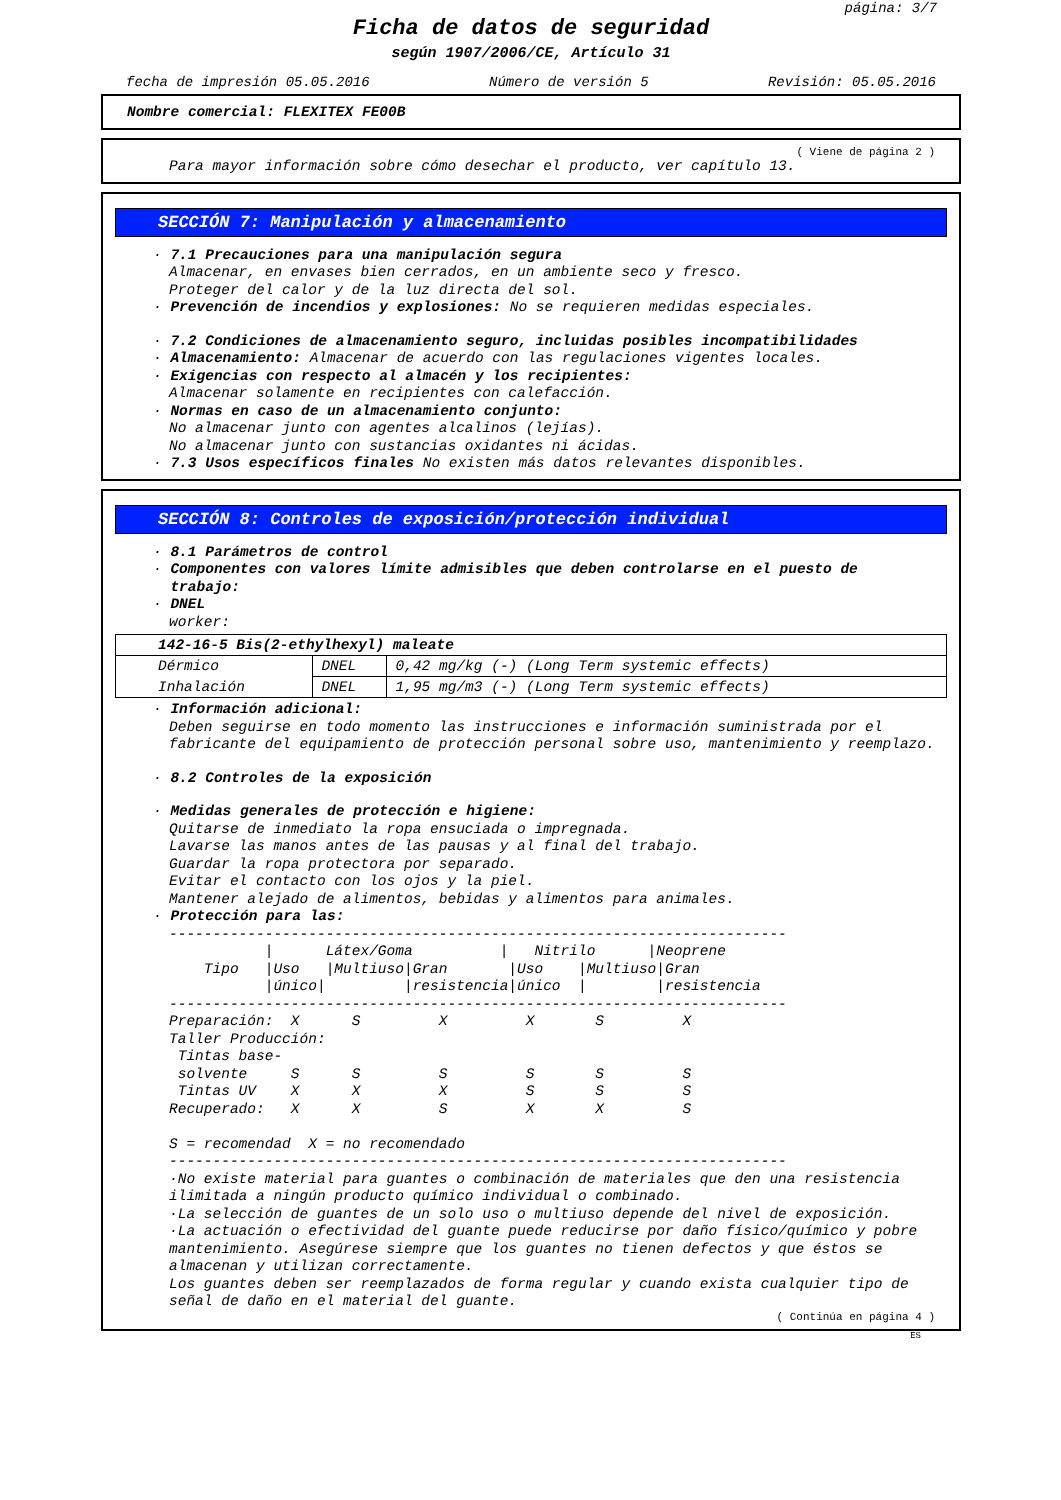página: 3/7
Ficha de datos de seguridad
según 1907/2006/CE, Artículo 31
fecha de impresión 05.05.2016 Número de versión 5 Revisión: 05.05.2016
Nombre comercial: FLEXITEX FE00B
( Viene de página 2 )
Para mayor información sobre cómo desechar el producto, ver capítulo 13.
SECCIÓN 7: Manipulación y almacenamiento
· 7.1 Precauciones para una manipulación segura
Almacenar, en envases bien cerrados, en un ambiente seco y fresco.
Proteger del calor y de la luz directa del sol.
· Prevención de incendios y explosiones: No se requieren medidas especiales.
· 7.2 Condiciones de almacenamiento seguro, incluidas posibles incompatibilidades
· Almacenamiento: Almacenar de acuerdo con las regulaciones vigentes locales.
· Exigencias con respecto al almacén y los recipientes:
Almacenar solamente en recipientes con calefacción.
· Normas en caso de un almacenamiento conjunto:
No almacenar junto con agentes alcalinos (lejías).
No almacenar junto con sustancias oxidantes ni ácidas.
· 7.3 Usos específicos finales No existen más datos relevantes disponibles.
SECCIÓN 8: Controles de exposición/protección individual
· 8.1 Parámetros de control
· Componentes con valores límite admisibles que deben controlarse en el puesto de
trabajo:
· DNEL
worker:
| 142-16-5 Bis(2-ethylhexyl) maleate | | |
| Dérmico | DNEL | 0,42 mg/kg (-) (Long Term systemic effects) |
| Inhalación | DNEL | 1,95 mg/m3 (-) (Long Term systemic effects) |
· Información adicional:
Deben seguirse en todo momento las instrucciones e información suministrada por el fabricante del equipamiento de protección personal sobre uso, mantenimiento y reemplazo.
· 8.2 Controles de la exposición
· Medidas generales de protección e higiene:
Quitarse de inmediato la ropa ensuciada o impregnada.
Lavarse las manos antes de las pausas y al final del trabajo.
Guardar la ropa protectora por separado.
Evitar el contacto con los ojos y la piel.
Mantener alejado de alimentos, bebidas y alimentos para animales.
· Protección para las:
-----------------------------------------------------------------------
           |      Látex/Goma          |   Nitrilo      |Neoprene
    Tipo   |Uso   |Multiuso|Gran       |Uso    |Multiuso|Gran
           |único|         |resistencia|único  |        |resistencia
-----------------------------------------------------------------------
Preparación:  X      S         X         X       S         X
Taller Producción:
 Tintas base-
 solvente     S      S         S         S       S         S
 Tintas UV    X      X         X         S       S         S
Recuperado:   X      X         S         X       X         S

S = recomendad  X = no recomendado
-----------------------------------------------------------------------
·No existe material para guantes o combinación de materiales que den una resistencia ilimitada a ningún producto químico individual o combinado.
·La selección de guantes de un solo uso o multiuso depende del nivel de exposición.
·La actuación o efectividad del guante puede reducirse por daño físico/químico y pobre mantenimiento. Asegúrese siempre que los guantes no tienen defectos y que éstos se almacenan y utilizan correctamente.
Los guantes deben ser reemplazados de forma regular y cuando exista cualquier tipo de señal de daño en el material del guante.
( Continúa en página 4 )
ES